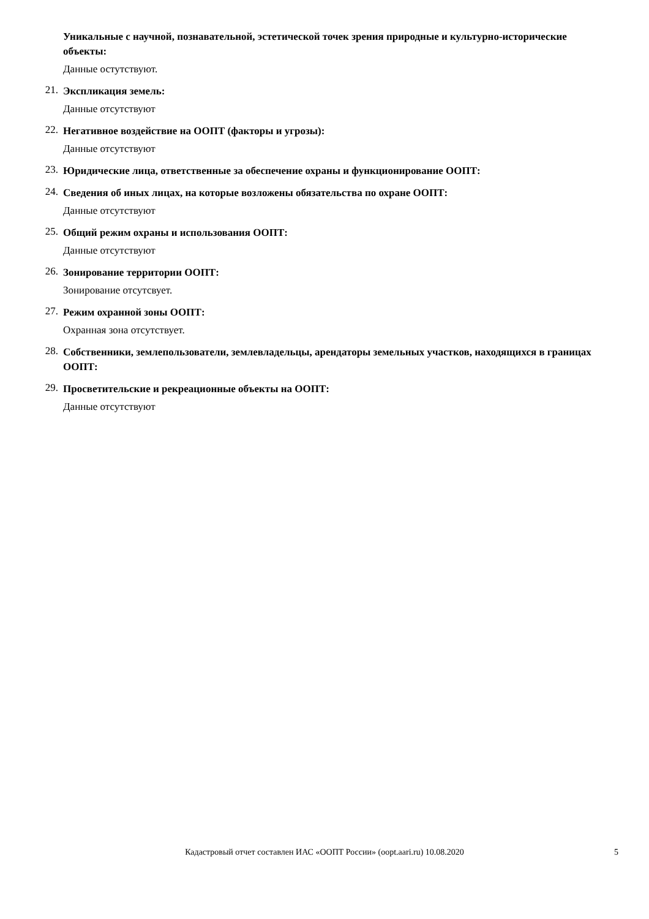Уникальные с научной, познавательной, эстетической точек зрения природные и культурно-исторические объекты:
Данные остутствуют.
21.
Экспликация земель:
Данные отсутствуют
22.
Негативное воздействие на ООПТ (факторы и угрозы):
Данные отсутствуют
23.
Юридические лица, ответственные за обеспечение охраны и функционирование ООПТ:
24.
Сведения об иных лицах, на которые возложены обязательства по охране ООПТ:
Данные отсутствуют
25.
Общий режим охраны и использования ООПТ:
Данные отсутствуют
26.
Зонирование территории ООПТ:
Зонирование отсутсвует.
27.
Режим охранной зоны ООПТ:
Охранная зона отсутствует.
28.
Собственники, землепользователи, землевладельцы, арендаторы земельных участков, находящихся в границах ООПТ:
29.
Просветительские и рекреационные объекты на ООПТ:
Данные отсутствуют
Кадастровый отчет составлен ИАС «ООПТ России» (oopt.aari.ru) 10.08.2020
5